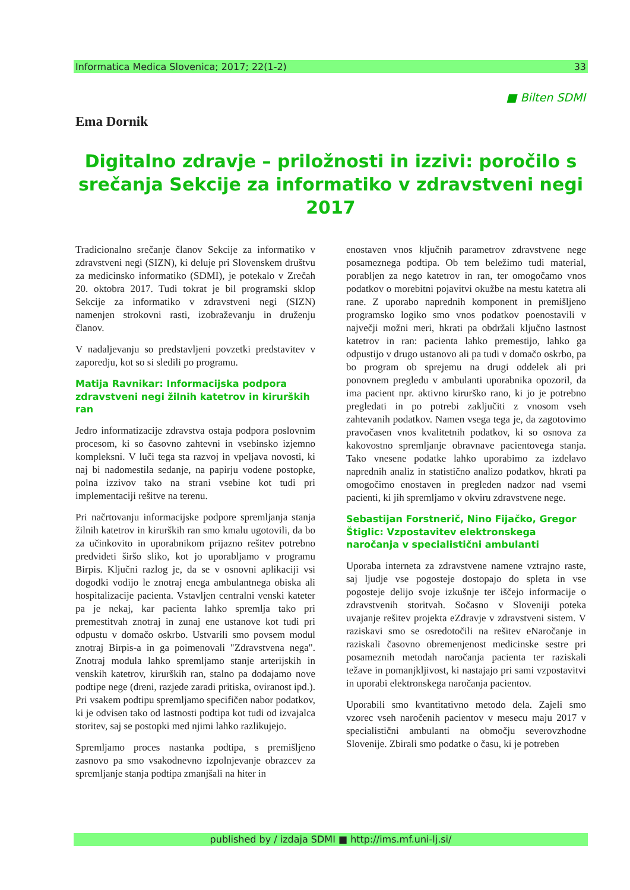Informatica Medica Slovenica; 2017; 22(1-2) 33
■ Bilten SDMI
Ema Dornik
Digitalno zdravje – priložnosti in izzivi: poročilo s srečanja Sekcije za informatiko v zdravstveni negi 2017
Tradicionalno srečanje članov Sekcije za informatiko v zdravstveni negi (SIZN), ki deluje pri Slovenskem društvu za medicinsko informatiko (SDMI), je potekalo v Zrečah 20. oktobra 2017. Tudi tokrat je bil programski sklop Sekcije za informatiko v zdravstveni negi (SIZN) namenjen strokovni rasti, izobraževanju in druženju članov.
V nadaljevanju so predstavljeni povzetki predstavitev v zaporedju, kot so si sledili po programu.
Matija Ravnikar: Informacijska podpora zdravstveni negi žilnih katetrov in kirurških ran
Jedro informatizacije zdravstva ostaja podpora poslovnim procesom, ki so časovno zahtevni in vsebinsko izjemno kompleksni. V luči tega sta razvoj in vpeljava novosti, ki naj bi nadomestila sedanje, na papirju vodene postopke, polna izzivov tako na strani vsebine kot tudi pri implementaciji rešitve na terenu.
Pri načrtovanju informacijske podpore spremljanja stanja žilnih katetrov in kirurških ran smo kmalu ugotovili, da bo za učinkovito in uporabnikom prijazno rešitev potrebno predvideti širšo sliko, kot jo uporabljamo v programu Birpis. Ključni razlog je, da se v osnovni aplikaciji vsi dogodki vodijo le znotraj enega ambulantnega obiska ali hospitalizacije pacienta. Vstavljen centralni venski kateter pa je nekaj, kar pacienta lahko spremlja tako pri premestitvah znotraj in zunaj ene ustanove kot tudi pri odpustu v domačo oskrbo. Ustvarili smo povsem modul znotraj Birpis-a in ga poimenovali "Zdravstvena nega". Znotraj modula lahko spremljamo stanje arterijskih in venskih katetrov, kirurških ran, stalno pa dodajamo nove podtipe nege (dreni, razjede zaradi pritiska, oviranost ipd.). Pri vsakem podtipu spremljamo specifičen nabor podatkov, ki je odvisen tako od lastnosti podtipa kot tudi od izvajalca storitev, saj se postopki med njimi lahko razlikujejo.
Spremljamo proces nastanka podtipa, s premišljeno zasnovo pa smo vsakodnevno izpolnjevanje obrazcev za spremljanje stanja podtipa zmanjšali na hiter in
enostaven vnos ključnih parametrov zdravstvene nege posameznega podtipa. Ob tem beležimo tudi material, porabljen za nego katetrov in ran, ter omogočamo vnos podatkov o morebitni pojavitvi okužbe na mestu katetra ali rane. Z uporabo naprednih komponent in premišljeno programsko logiko smo vnos podatkov poenostavili v največji možni meri, hkrati pa obdržali ključno lastnost katetrov in ran: pacienta lahko premestijo, lahko ga odpustijo v drugo ustanovo ali pa tudi v domačo oskrbo, pa bo program ob sprejemu na drugi oddelek ali pri ponovnem pregledu v ambulanti uporabnika opozoril, da ima pacient npr. aktivno kirurško rano, ki jo je potrebno pregledati in po potrebi zaključiti z vnosom vseh zahtevanih podatkov. Namen vsega tega je, da zagotovimo pravočasen vnos kvalitetnih podatkov, ki so osnova za kakovostno spremljanje obravnave pacientovega stanja. Tako vnesene podatke lahko uporabimo za izdelavo naprednih analiz in statistično analizo podatkov, hkrati pa omogočimo enostaven in pregleden nadzor nad vsemi pacienti, ki jih spremljamo v okviru zdravstvene nege.
Sebastijan Forstnerič, Nino Fijačko, Gregor Štiglic: Vzpostavitev elektronskega naročanja v specialistični ambulanti
Uporaba interneta za zdravstvene namene vztrajno raste, saj ljudje vse pogosteje dostopajo do spleta in vse pogosteje delijo svoje izkušnje ter iščejo informacije o zdravstvenih storitvah. Sočasno v Sloveniji poteka uvajanje rešitev projekta eZdravje v zdravstveni sistem. V raziskavi smo se osredotočili na rešitev eNaročanje in raziskali časovno obremenjenost medicinske sestre pri posameznih metodah naročanja pacienta ter raziskali težave in pomanjkljivost, ki nastajajo pri sami vzpostavitvi in uporabi elektronskega naročanja pacientov.
Uporabili smo kvantitativno metodo dela. Zajeli smo vzorec vseh naročenih pacientov v mesecu maju 2017 v specialistični ambulanti na območju severovzhodne Slovenije. Zbirali smo podatke o času, ki je potreben
published by / izdaja SDMI ■ http://ims.mf.uni-lj.si/